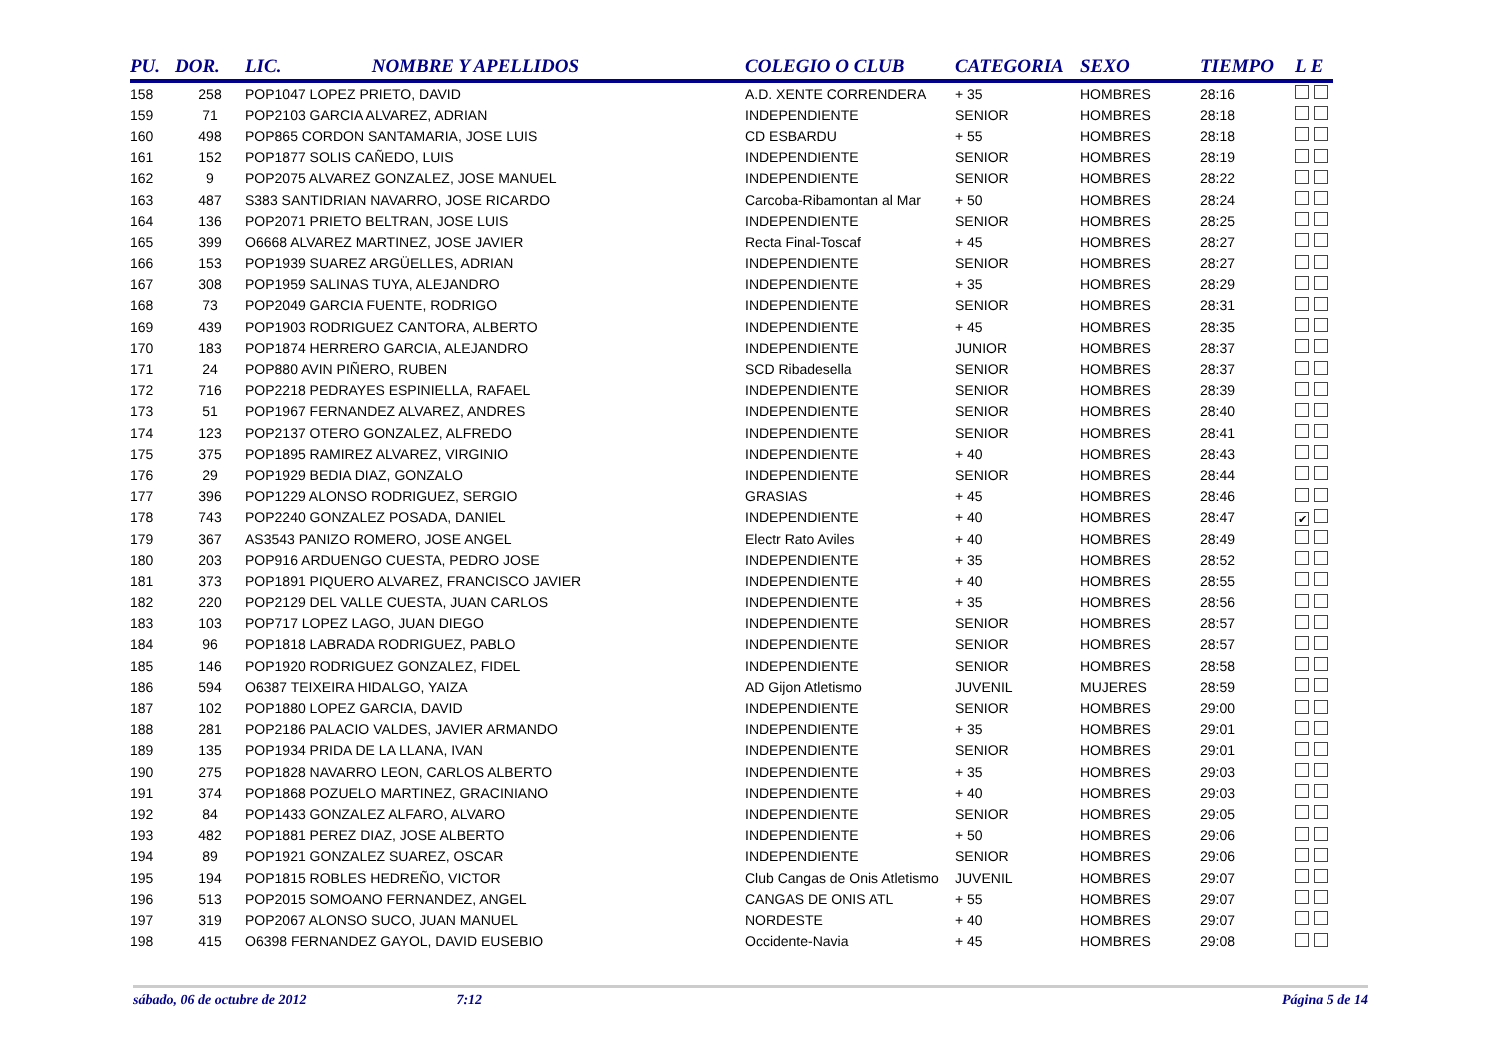| PU. | DOR. | LIC. NOMBRE Y APELLIDOS | COLEGIO O CLUB | CATEGORIA | SEXO | TIEMPO | L E |
| --- | --- | --- | --- | --- | --- | --- | --- |
| 158 | 258 | POP1047 LOPEZ PRIETO, DAVID | A.D. XENTE CORRENDERA | + 35 | HOMBRES | 28:16 | |
| 159 | 71 | POP2103 GARCIA ALVAREZ, ADRIAN | INDEPENDIENTE | SENIOR | HOMBRES | 28:18 | |
| 160 | 498 | POP865 CORDON SANTAMARIA, JOSE LUIS | CD ESBARDU | + 55 | HOMBRES | 28:18 | |
| 161 | 152 | POP1877 SOLIS CAÑEDO, LUIS | INDEPENDIENTE | SENIOR | HOMBRES | 28:19 | |
| 162 | 9 | POP2075 ALVAREZ GONZALEZ, JOSE MANUEL | INDEPENDIENTE | SENIOR | HOMBRES | 28:22 | |
| 163 | 487 | S383 SANTIDRIAN NAVARRO, JOSE RICARDO | Carcoba-Ribamontan al Mar | + 50 | HOMBRES | 28:24 | |
| 164 | 136 | POP2071 PRIETO BELTRAN, JOSE LUIS | INDEPENDIENTE | SENIOR | HOMBRES | 28:25 | |
| 165 | 399 | O6668 ALVAREZ MARTINEZ, JOSE JAVIER | Recta Final-Toscaf | + 45 | HOMBRES | 28:27 | |
| 166 | 153 | POP1939 SUAREZ ARGÜELLES, ADRIAN | INDEPENDIENTE | SENIOR | HOMBRES | 28:27 | |
| 167 | 308 | POP1959 SALINAS TUYA, ALEJANDRO | INDEPENDIENTE | + 35 | HOMBRES | 28:29 | |
| 168 | 73 | POP2049 GARCIA FUENTE, RODRIGO | INDEPENDIENTE | SENIOR | HOMBRES | 28:31 | |
| 169 | 439 | POP1903 RODRIGUEZ CANTORA, ALBERTO | INDEPENDIENTE | + 45 | HOMBRES | 28:35 | |
| 170 | 183 | POP1874 HERRERO GARCIA, ALEJANDRO | INDEPENDIENTE | JUNIOR | HOMBRES | 28:37 | |
| 171 | 24 | POP880 AVIN PIÑERO, RUBEN | SCD Ribadesella | SENIOR | HOMBRES | 28:37 | |
| 172 | 716 | POP2218 PEDRAYES ESPINIELLA, RAFAEL | INDEPENDIENTE | SENIOR | HOMBRES | 28:39 | |
| 173 | 51 | POP1967 FERNANDEZ ALVAREZ, ANDRES | INDEPENDIENTE | SENIOR | HOMBRES | 28:40 | |
| 174 | 123 | POP2137 OTERO GONZALEZ, ALFREDO | INDEPENDIENTE | SENIOR | HOMBRES | 28:41 | |
| 175 | 375 | POP1895 RAMIREZ ALVAREZ, VIRGINIO | INDEPENDIENTE | + 40 | HOMBRES | 28:43 | |
| 176 | 29 | POP1929 BEDIA DIAZ, GONZALO | INDEPENDIENTE | SENIOR | HOMBRES | 28:44 | |
| 177 | 396 | POP1229 ALONSO RODRIGUEZ, SERGIO | GRASIAS | + 45 | HOMBRES | 28:46 | |
| 178 | 743 | POP2240 GONZALEZ POSADA, DANIEL | INDEPENDIENTE | + 40 | HOMBRES | 28:47 | ✔ |
| 179 | 367 | AS3543 PANIZO ROMERO, JOSE ANGEL | Electr Rato Aviles | + 40 | HOMBRES | 28:49 | |
| 180 | 203 | POP916 ARDUENGO CUESTA, PEDRO JOSE | INDEPENDIENTE | + 35 | HOMBRES | 28:52 | |
| 181 | 373 | POP1891 PIQUERO ALVAREZ, FRANCISCO JAVIER | INDEPENDIENTE | + 40 | HOMBRES | 28:55 | |
| 182 | 220 | POP2129 DEL VALLE CUESTA, JUAN CARLOS | INDEPENDIENTE | + 35 | HOMBRES | 28:56 | |
| 183 | 103 | POP717 LOPEZ LAGO, JUAN DIEGO | INDEPENDIENTE | SENIOR | HOMBRES | 28:57 | |
| 184 | 96 | POP1818 LABRADA RODRIGUEZ, PABLO | INDEPENDIENTE | SENIOR | HOMBRES | 28:57 | |
| 185 | 146 | POP1920 RODRIGUEZ GONZALEZ, FIDEL | INDEPENDIENTE | SENIOR | HOMBRES | 28:58 | |
| 186 | 594 | O6387 TEIXEIRA HIDALGO, YAIZA | AD Gijon Atletismo | JUVENIL | MUJERES | 28:59 | |
| 187 | 102 | POP1880 LOPEZ GARCIA, DAVID | INDEPENDIENTE | SENIOR | HOMBRES | 29:00 | |
| 188 | 281 | POP2186 PALACIO VALDES, JAVIER ARMANDO | INDEPENDIENTE | + 35 | HOMBRES | 29:01 | |
| 189 | 135 | POP1934 PRIDA DE LA LLANA, IVAN | INDEPENDIENTE | SENIOR | HOMBRES | 29:01 | |
| 190 | 275 | POP1828 NAVARRO LEON, CARLOS ALBERTO | INDEPENDIENTE | + 35 | HOMBRES | 29:03 | |
| 191 | 374 | POP1868 POZUELO MARTINEZ, GRACINIANO | INDEPENDIENTE | + 40 | HOMBRES | 29:03 | |
| 192 | 84 | POP1433 GONZALEZ ALFARO, ALVARO | INDEPENDIENTE | SENIOR | HOMBRES | 29:05 | |
| 193 | 482 | POP1881 PEREZ DIAZ, JOSE ALBERTO | INDEPENDIENTE | + 50 | HOMBRES | 29:06 | |
| 194 | 89 | POP1921 GONZALEZ SUAREZ, OSCAR | INDEPENDIENTE | SENIOR | HOMBRES | 29:06 | |
| 195 | 194 | POP1815 ROBLES HEDREÑO, VICTOR | Club Cangas de Onis Atletismo | JUVENIL | HOMBRES | 29:07 | |
| 196 | 513 | POP2015 SOMOANO FERNANDEZ, ANGEL | CANGAS DE ONIS ATL | + 55 | HOMBRES | 29:07 | |
| 197 | 319 | POP2067 ALONSO SUCO, JUAN MANUEL | NORDESTE | + 40 | HOMBRES | 29:07 | |
| 198 | 415 | O6398 FERNANDEZ GAYOL, DAVID EUSEBIO | Occidente-Navia | + 45 | HOMBRES | 29:08 | |
sábado, 06 de octubre de 2012 7:12 Página 5 de 14